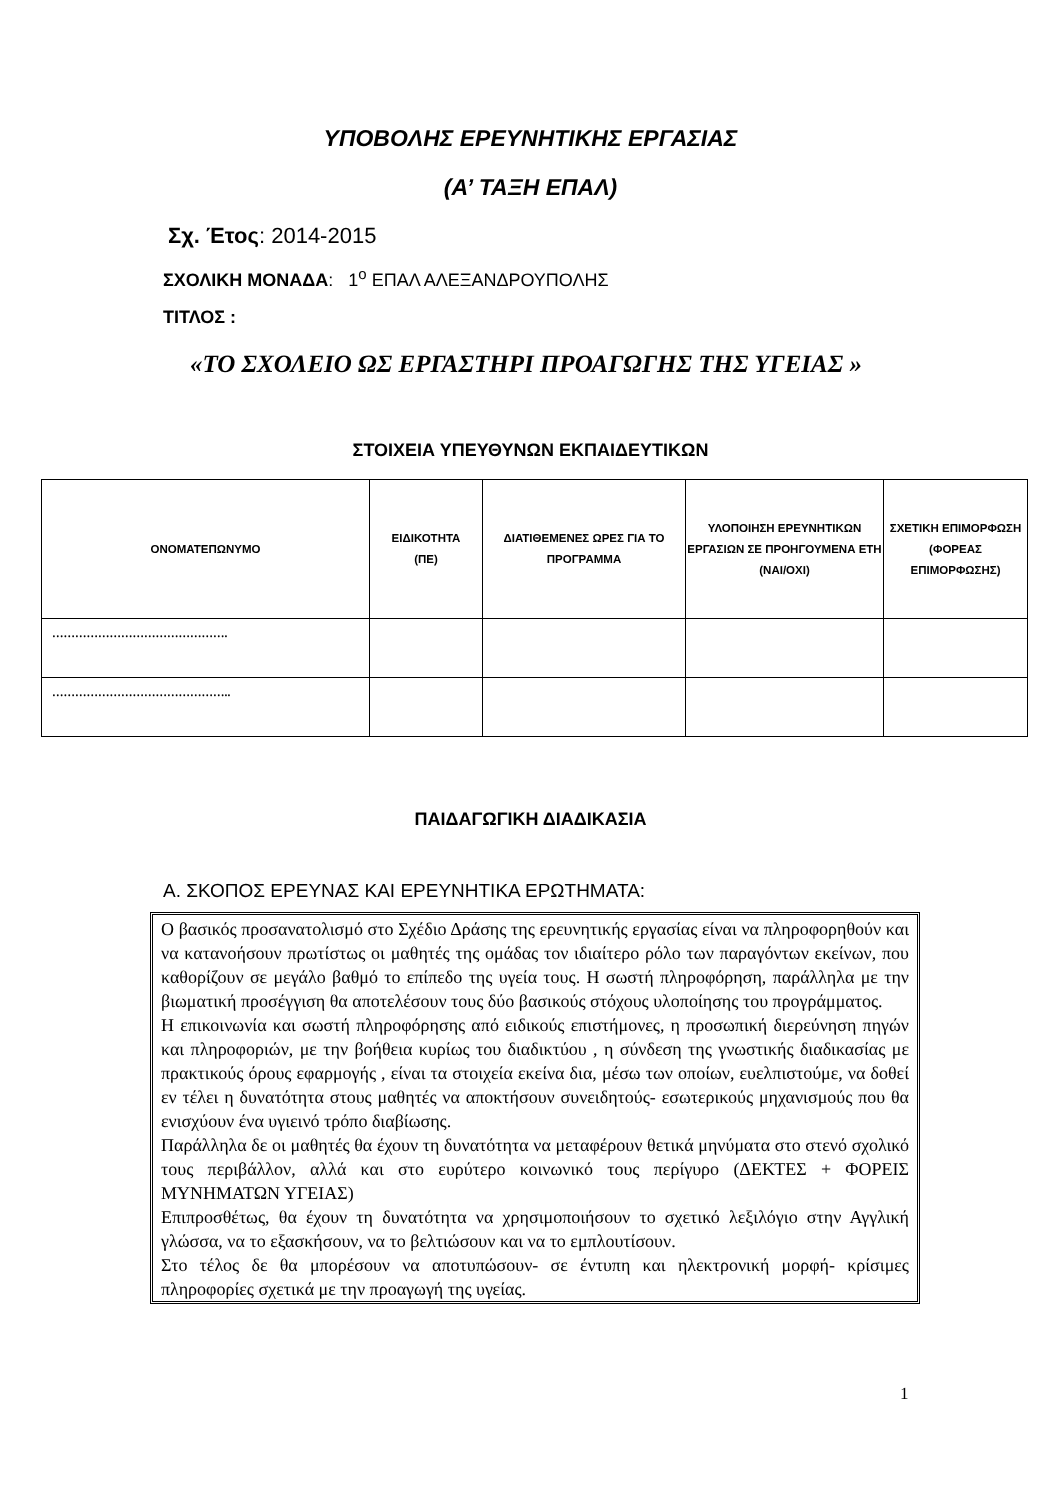ΥΠΟΒΟΛΗΣ ΕΡΕΥΝΗΤΙΚΗΣ ΕΡΓΑΣΙΑΣ
(Α’ ΤΑΞΗ ΕΠΑΛ)
Σχ. Έτος: 2014-2015
ΣΧΟΛΙΚΗ ΜΟΝΑΔΑ: 1<sup>ο</sup> ΕΠΑΛ ΑΛΕΞΑΝΔΡΟΥΠΟΛΗΣ
ΤΙΤΛΟΣ :
«ΤΟ ΣΧΟΛΕΙΟ ΩΣ ΕΡΓΑΣΤΗΡΙ ΠΡΟΑΓΩΓΗΣ ΤΗΣ ΥΓΕΙΑΣ »
ΣΤΟΙΧΕΙΑ ΥΠΕΥΘΥΝΩΝ ΕΚΠΑΙΔΕΥΤΙΚΩΝ
| ΟΝΟΜΑΤΕΠΩΝΥΜΟ | ΕΙΔΙΚΟΤΗΤΑ (ΠΕ) | ΔΙΑΤΙΘΕΜΕΝΕΣ ΩΡΕΣ ΓΙΑ ΤΟ ΠΡΟΓΡΑΜΜΑ | ΥΛΟΠΟΙΗΣΗ ΕΡΕΥΝΗΤΙΚΩΝ ΕΡΓΑΣΙΩΝ ΣΕ ΠΡΟΗΓΟΥΜΕΝΑ ΕΤΗ (ΝΑΙ/ΟΧΙ) | ΣΧΕΤΙΚΗ ΕΠΙΜΟΡΦΩΣΗ (ΦΟΡΕΑΣ ΕΠΙΜΟΡΦΩΣΗΣ) |
| --- | --- | --- | --- | --- |
| ………………………………………. | | | | |
| ……………………………………….. | | | | |
ΠΑΙΔΑΓΩΓΙΚΗ ΔΙΑΔΙΚΑΣΙΑ
Α. ΣΚΟΠΟΣ ΕΡΕΥΝΑΣ ΚΑΙ ΕΡΕΥΝΗΤΙΚΑ ΕΡΩΤΗΜΑΤΑ:
Ο βασικός προσανατολισμό στο Σχέδιο Δράσης της ερευνητικής εργασίας είναι να πληροφορηθούν και να κατανοήσουν πρωτίστως οι μαθητές της ομάδας τον ιδιαίτερο ρόλο των παραγόντων εκείνων, που καθορίζουν σε μεγάλο βαθμό το επίπεδο της υγεία τους. Η σωστή πληροφόρηση, παράλληλα με την βιωματική προσέγγιση θα αποτελέσουν τους δύο βασικούς στόχους υλοποίησης του προγράμματος.
Η επικοινωνία και σωστή πληροφόρησης από ειδικούς επιστήμονες, η προσωπική διερεύνηση πηγών και πληροφοριών, με την βοήθεια κυρίως του διαδικτύου , η σύνδεση της γνωστικής διαδικασίας με πρακτικούς όρους εφαρμογής , είναι τα στοιχεία εκείνα δια, μέσω των οποίων, ευελπιστούμε, να δοθεί εν τέλει η δυνατότητα στους μαθητές να αποκτήσουν συνειδητούς- εσωτερικούς μηχανισμούς που θα ενισχύουν ένα υγιεινό τρόπο διαβίωσης.
Παράλληλα δε οι μαθητές θα έχουν τη δυνατότητα να μεταφέρουν θετικά μηνύματα στο στενό σχολικό τους περιβάλλον, αλλά και στο ευρύτερο κοινωνικό τους περίγυρο (ΔΕΚΤΕΣ + ΦΟΡΕΙΣ ΜΥΝΗΜΑΤΩΝ ΥΓΕΙΑΣ)
Επιπροσθέτως, θα έχουν τη δυνατότητα να χρησιμοποιήσουν το σχετικό λεξιλόγιο στην Αγγλική γλώσσα, να το εξασκήσουν, να το βελτιώσουν και να το εμπλουτίσουν.
Στο τέλος δε θα μπορέσουν να αποτυπώσουν- σε έντυπη και ηλεκτρονική μορφή- κρίσιμες πληροφορίες σχετικά με την προαγωγή της υγείας.
1